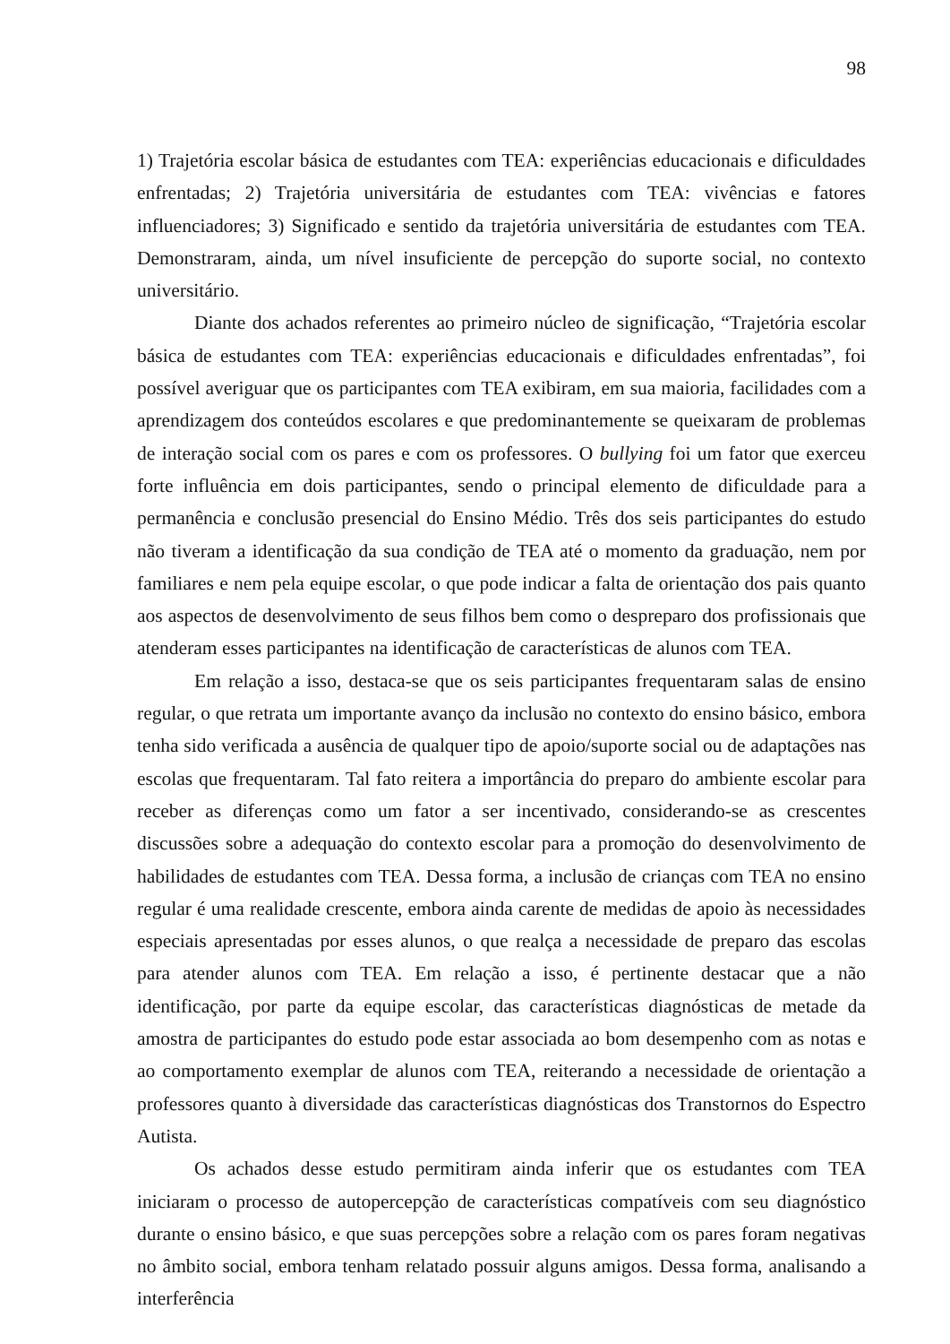98
1) Trajetória escolar básica de estudantes com TEA: experiências educacionais e dificuldades enfrentadas; 2) Trajetória universitária de estudantes com TEA: vivências e fatores influenciadores; 3) Significado e sentido da trajetória universitária de estudantes com TEA. Demonstraram, ainda, um nível insuficiente de percepção do suporte social, no contexto universitário.
Diante dos achados referentes ao primeiro núcleo de significação, “Trajetória escolar básica de estudantes com TEA: experiências educacionais e dificuldades enfrentadas”, foi possível averiguar que os participantes com TEA exibiram, em sua maioria, facilidades com a aprendizagem dos conteúdos escolares e que predominantemente se queixaram de problemas de interação social com os pares e com os professores. O bullying foi um fator que exerceu forte influência em dois participantes, sendo o principal elemento de dificuldade para a permanência e conclusão presencial do Ensino Médio. Três dos seis participantes do estudo não tiveram a identificação da sua condição de TEA até o momento da graduação, nem por familiares e nem pela equipe escolar, o que pode indicar a falta de orientação dos pais quanto aos aspectos de desenvolvimento de seus filhos bem como o despreparo dos profissionais que atenderam esses participantes na identificação de características de alunos com TEA.
Em relação a isso, destaca-se que os seis participantes frequentaram salas de ensino regular, o que retrata um importante avanço da inclusão no contexto do ensino básico, embora tenha sido verificada a ausência de qualquer tipo de apoio/suporte social ou de adaptações nas escolas que frequentaram. Tal fato reitera a importância do preparo do ambiente escolar para receber as diferenças como um fator a ser incentivado, considerando-se as crescentes discussões sobre a adequação do contexto escolar para a promoção do desenvolvimento de habilidades de estudantes com TEA. Dessa forma, a inclusão de crianças com TEA no ensino regular é uma realidade crescente, embora ainda carente de medidas de apoio às necessidades especiais apresentadas por esses alunos, o que realça a necessidade de preparo das escolas para atender alunos com TEA. Em relação a isso, é pertinente destacar que a não identificação, por parte da equipe escolar, das características diagnósticas de metade da amostra de participantes do estudo pode estar associada ao bom desempenho com as notas e ao comportamento exemplar de alunos com TEA, reiterando a necessidade de orientação a professores quanto à diversidade das características diagnósticas dos Transtornos do Espectro Autista.
Os achados desse estudo permitiram ainda inferir que os estudantes com TEA iniciaram o processo de autopercepção de características compatíveis com seu diagnóstico durante o ensino básico, e que suas percepções sobre a relação com os pares foram negativas no âmbito social, embora tenham relatado possuir alguns amigos. Dessa forma, analisando a interferência